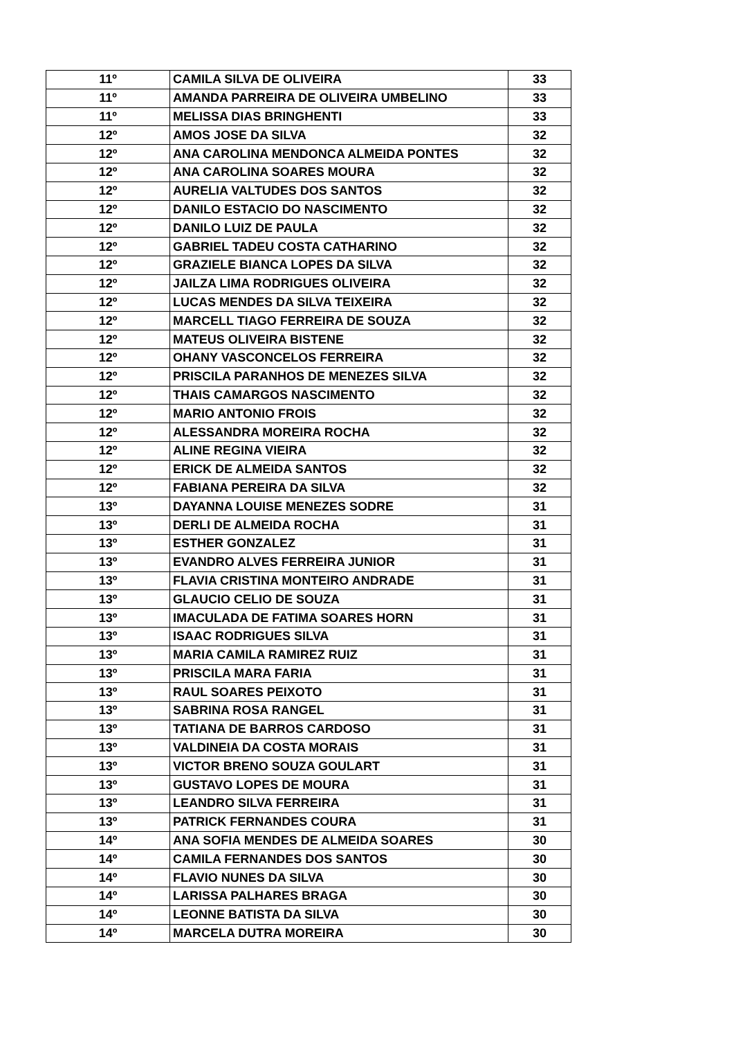| 11º | CAMILA SILVA DE OLIVEIRA | 33 |
| 11º | AMANDA PARREIRA DE OLIVEIRA UMBELINO | 33 |
| 11º | MELISSA DIAS BRINGHENTI | 33 |
| 12º | AMOS JOSE DA SILVA | 32 |
| 12º | ANA CAROLINA MENDONCA ALMEIDA PONTES | 32 |
| 12º | ANA CAROLINA SOARES MOURA | 32 |
| 12º | AURELIA VALTUDES DOS SANTOS | 32 |
| 12º | DANILO ESTACIO DO NASCIMENTO | 32 |
| 12º | DANILO LUIZ DE PAULA | 32 |
| 12º | GABRIEL TADEU COSTA CATHARINO | 32 |
| 12º | GRAZIELE BIANCA LOPES DA SILVA | 32 |
| 12º | JAILZA LIMA RODRIGUES OLIVEIRA | 32 |
| 12º | LUCAS MENDES DA SILVA TEIXEIRA | 32 |
| 12º | MARCELL TIAGO FERREIRA DE SOUZA | 32 |
| 12º | MATEUS OLIVEIRA BISTENE | 32 |
| 12º | OHANY VASCONCELOS FERREIRA | 32 |
| 12º | PRISCILA PARANHOS DE MENEZES SILVA | 32 |
| 12º | THAIS CAMARGOS NASCIMENTO | 32 |
| 12º | MARIO ANTONIO FROIS | 32 |
| 12º | ALESSANDRA MOREIRA ROCHA | 32 |
| 12º | ALINE REGINA VIEIRA | 32 |
| 12º | ERICK DE ALMEIDA SANTOS | 32 |
| 12º | FABIANA PEREIRA DA SILVA | 32 |
| 13º | DAYANNA LOUISE MENEZES SODRE | 31 |
| 13º | DERLI DE ALMEIDA ROCHA | 31 |
| 13º | ESTHER GONZALEZ | 31 |
| 13º | EVANDRO ALVES FERREIRA JUNIOR | 31 |
| 13º | FLAVIA CRISTINA MONTEIRO ANDRADE | 31 |
| 13º | GLAUCIO CELIO DE SOUZA | 31 |
| 13º | IMACULADA DE FATIMA SOARES HORN | 31 |
| 13º | ISAAC RODRIGUES SILVA | 31 |
| 13º | MARIA CAMILA RAMIREZ RUIZ | 31 |
| 13º | PRISCILA MARA FARIA | 31 |
| 13º | RAUL SOARES PEIXOTO | 31 |
| 13º | SABRINA ROSA RANGEL | 31 |
| 13º | TATIANA DE BARROS CARDOSO | 31 |
| 13º | VALDINEIA DA COSTA MORAIS | 31 |
| 13º | VICTOR BRENO SOUZA GOULART | 31 |
| 13º | GUSTAVO LOPES DE MOURA | 31 |
| 13º | LEANDRO SILVA FERREIRA | 31 |
| 13º | PATRICK FERNANDES COURA | 31 |
| 14º | ANA SOFIA MENDES DE ALMEIDA SOARES | 30 |
| 14º | CAMILA FERNANDES DOS SANTOS | 30 |
| 14º | FLAVIO NUNES DA SILVA | 30 |
| 14º | LARISSA PALHARES BRAGA | 30 |
| 14º | LEONNE BATISTA DA SILVA | 30 |
| 14º | MARCELA DUTRA MOREIRA | 30 |